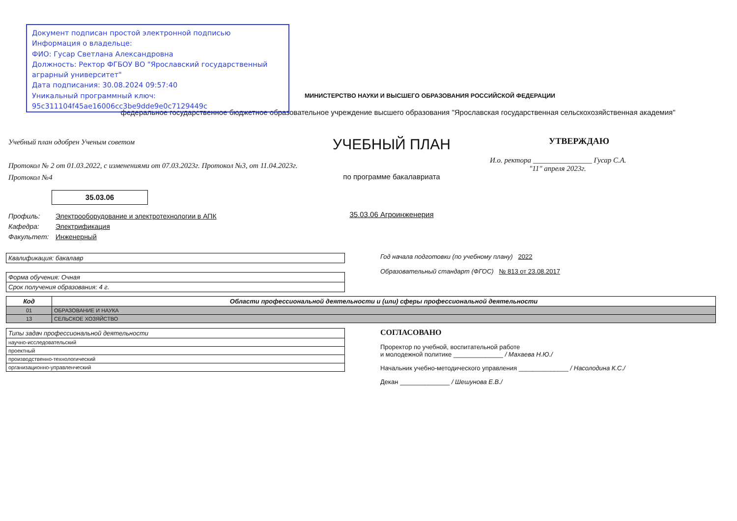Документ подписан простой электронной подписью
Информация о владельце:
ФИО: Гусар Светлана Александровна
Должность: Ректор ФГБОУ ВО "Ярославский государственный аграрный университет"
Дата подписания: 30.08.2024 09:57:40
Уникальный программный ключ:
95c311104f45ae16006cc3be9dde9e0c7129449c
МИНИСТЕРСТВО НАУКИ И ВЫСШЕГО ОБРАЗОВАНИЯ РОССИЙСКОЙ ФЕДЕРАЦИИ
федеральное государственное бюджетное образовательное учреждение высшего образования "Ярославская государственная сельскохозяйственная академия"
Учебный план одобрен Ученым советом
Протокол № 2 от 01.03.2022, с изменениями от 07.03.2023г. Протокол №3, от 11.04.2023г. Протокол №4
35.03.06
УЧЕБНЫЙ ПЛАН
по программе бакалавриата
35.03.06 Агроинженерия
УТВЕРЖДАЮ
И.о. ректора ________________ Гусар С.А.
"11" апреля 2023г.
Профиль: Электрооборудование и электротехнологии в АПК
Кафедра: Электрификация
Факультет: Инженерный
| Квалификация: бакалавр |
| Форма обучения: Очная |
| Срок получения образования: 4 г. |
Год начала подготовки (по учебному плану) 2022
Образовательный стандарт (ФГОС) № 813 от 23.08.2017
| Код | Области профессиональной деятельности и (или) сферы профессиональной деятельности |
| --- | --- |
| 01 | ОБРАЗОВАНИЕ И НАУКА |
| 13 | СЕЛЬСКОЕ ХОЗЯЙСТВО |
| Типы задач профессиональной деятельности |
| научно-исследовательский |
| проектный |
| производственно-технологический |
| организационно-управленческий |
СОГЛАСОВАНО
Проректор по учебной, воспитательной работе
и молодежной политике ______________ / Махаева Н.Ю./
Начальник учебно-методического управления ______________ / Насолодина К.С./
Декан ______________ / Шешунова Е.В./